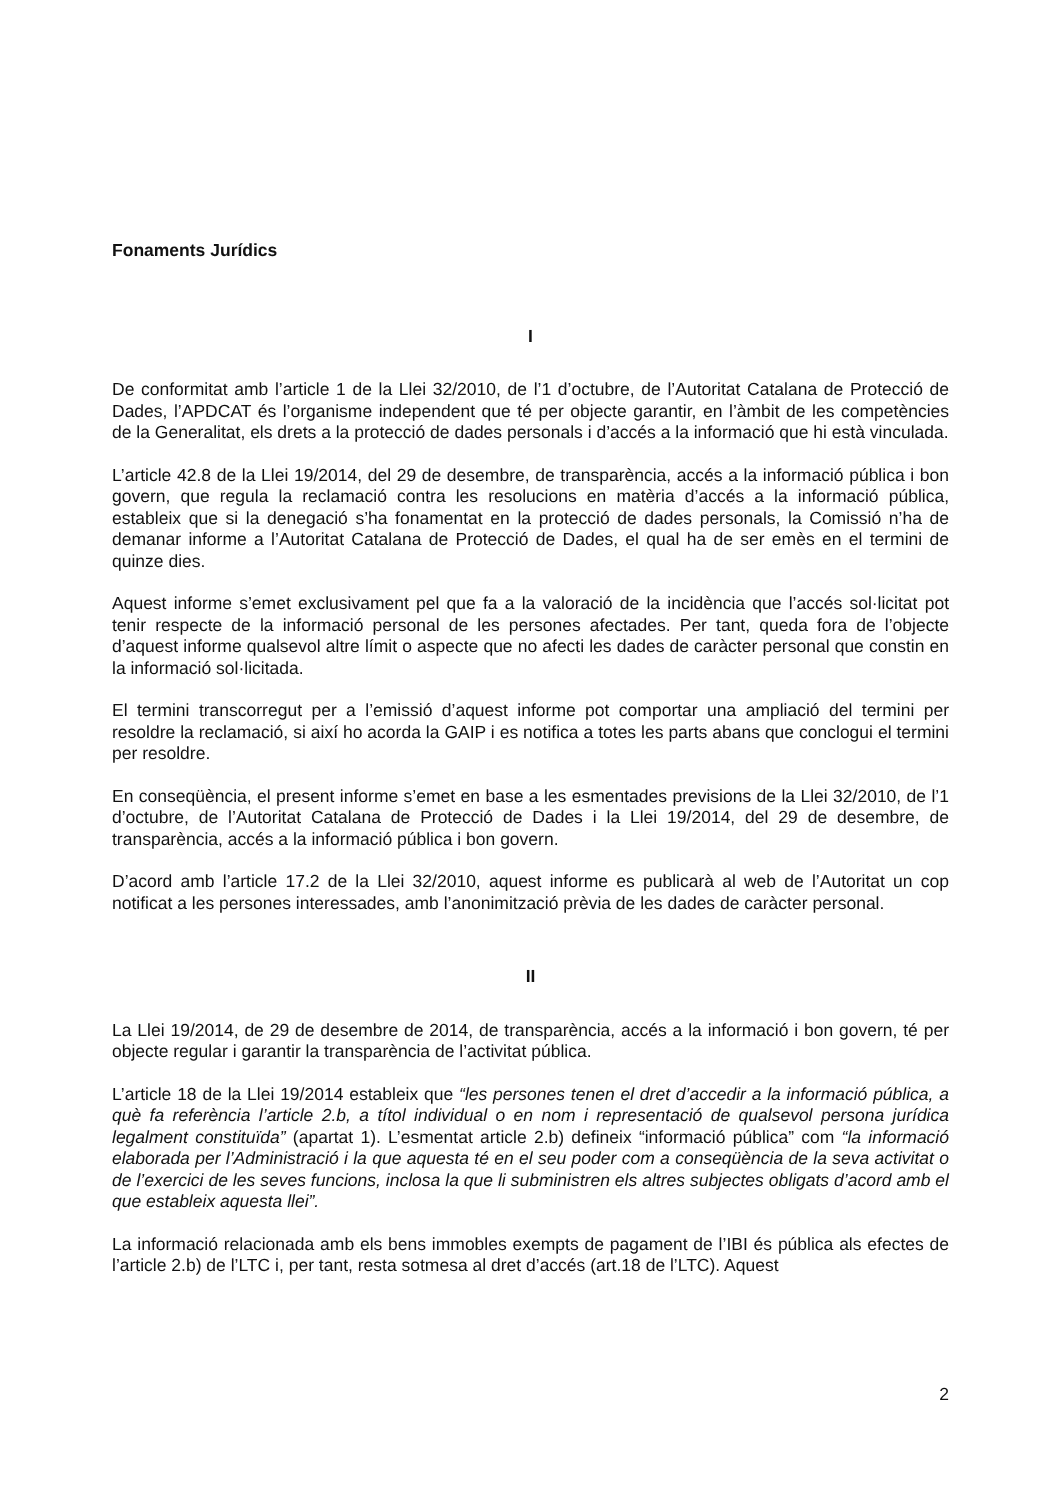Fonaments Jurídics
I
De conformitat amb l’article 1 de la Llei 32/2010, de l’1 d’octubre, de l’Autoritat Catalana de Protecció de Dades, l’APDCAT és l’organisme independent que té per objecte garantir, en l’àmbit de les competències de la Generalitat, els drets a la protecció de dades personals i d’accés a la informació que hi està vinculada.
L’article 42.8 de la Llei 19/2014, del 29 de desembre, de transparència, accés a la informació pública i bon govern, que regula la reclamació contra les resolucions en matèria d’accés a la informació pública, estableix que si la denegació s’ha fonamentat en la protecció de dades personals, la Comissió n’ha de demanar informe a l’Autoritat Catalana de Protecció de Dades, el qual ha de ser emès en el termini de quinze dies.
Aquest informe s’emet exclusivament pel que fa a la valoració de la incidència que l’accés sol·licitat pot tenir respecte de la informació personal de les persones afectades. Per tant, queda fora de l’objecte d’aquest informe qualsevol altre límit o aspecte que no afecti les dades de caràcter personal que constin en la informació sol·licitada.
El termini transcorregut per a l’emissió d’aquest informe pot comportar una ampliació del termini per resoldre la reclamació, si així ho acorda la GAIP i es notifica a totes les parts abans que conclogui el termini per resoldre.
En conseqüència, el present informe s’emet en base a les esmentades previsions de la Llei 32/2010, de l’1 d’octubre, de l’Autoritat Catalana de Protecció de Dades i la Llei 19/2014, del 29 de desembre, de transparència, accés a la informació pública i bon govern.
D’acord amb l’article 17.2 de la Llei 32/2010, aquest informe es publicarà al web de l’Autoritat un cop notificat a les persones interessades, amb l’anonimització prèvia de les dades de caràcter personal.
II
La Llei 19/2014, de 29 de desembre de 2014, de transparència, accés a la informació i bon govern, té per objecte regular i garantir la transparència de l’activitat pública.
L’article 18 de la Llei 19/2014 estableix que “les persones tenen el dret d’accedir a la informació pública, a què fa referència l’article 2.b, a títol individual o en nom i representació de qualsevol persona jurídica legalment constituïda” (apartat 1). L’esmentat article 2.b) defineix “informació pública” com “la informació elaborada per l’Administració i la que aquesta té en el seu poder com a conseqüència de la seva activitat o de l’exercici de les seves funcions, inclosa la que li subministren els altres subjectes obligats d’acord amb el que estableix aquesta llei”.
La informació relacionada amb els bens immobles exempts de pagament de l’IBI és pública als efectes de l’article 2.b) de l’LTC i, per tant, resta sotmesa al dret d’accés (art.18 de l’LTC). Aquest
2